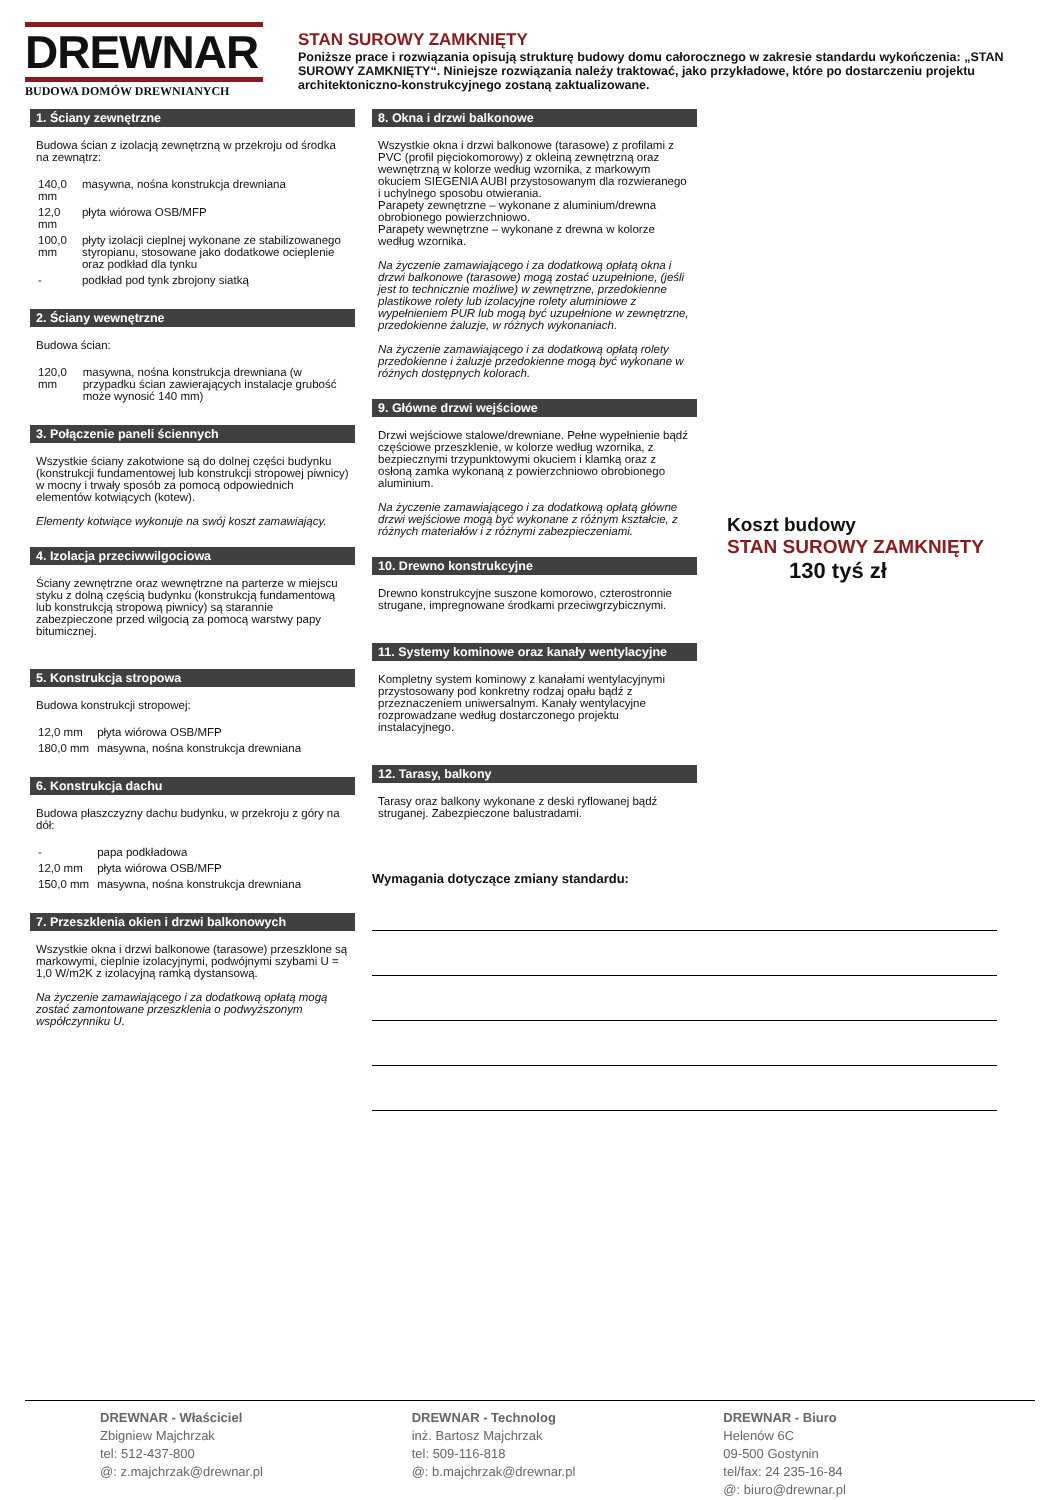DREWNAR
BUDOWA DOMÓW DREWNIANYCH
STAN SUROWY ZAMKNIĘTY
Poniższe prace i rozwiązania opisują strukturę budowy domu całorocznego w zakresie standardu wykończenia: „STAN SUROWY ZAMKNIĘTY“. Niniejsze rozwiązania należy traktować, jako przykładowe, które po dostarczeniu projektu architektoniczno-konstrukcyjnego zostaną zaktualizowane.
1. Ściany zewnętrzne
Budowa ścian z izolacją zewnętrzną w przekroju od środka na zewnątrz:
| 140,0 mm | masywna, nośna konstrukcja drewniana |
| 12,0 mm | płyta wiórowa OSB/MFP |
| 100,0 mm | płyty izolacji cieplnej wykonane ze stabilizowanego styropianu, stosowane jako dodatkowe ocieplenie oraz podkład dla tynku |
| - | podkład pod tynk zbrojony siatką |
2. Ściany wewnętrzne
Budowa ścian:
| 120,0 mm | masywna, nośna konstrukcja drewniana (w przypadku ścian zawierających instalacje grubość może wynosić 140 mm) |
3. Połączenie paneli ściennych
Wszystkie ściany zakotwione są do dolnej części budynku
(konstrukcji fundamentowej lub konstrukcji stropowej piwnicy) w mocny i trwały sposób za pomocą odpowiednich elementów kotwiących (kotew).
Elementy kotwiące wykonuje na swój koszt zamawiający.
4. Izolacja przeciwwilgociowa
Ściany zewnętrzne oraz wewnętrzne na parterze w miejscu styku z dolną częścią budynku (konstrukcją fundamentową lub konstrukcją stropową piwnicy) są starannie zabezpieczone przed wilgocią za pomocą warstwy papy bitumicznej.
5. Konstrukcja stropowa
Budowa konstrukcji stropowej:
| 12,0 mm | płyta wiórowa OSB/MFP |
| 180,0 mm | masywna, nośna konstrukcja drewniana |
6. Konstrukcja dachu
Budowa płaszczyzny dachu budynku, w przekroju z góry na dół:
| - | papa podkładowa |
| 12,0 mm | płyta wiórowa OSB/MFP |
| 150,0 mm | masywna, nośna konstrukcja drewniana |
7. Przeszklenia okien i drzwi balkonowych
Wszystkie okna i drzwi balkonowe (tarasowe) przeszklone są markowymi, cieplnie izolacyjnymi, podwójnymi szybami U = 1,0 W/m2K z izolacyjną ramką dystansową.
Na życzenie zamawiającego i za dodatkową opłatą mogą zostać zamontowane przeszklenia o podwyższonym współczynniku U.
8. Okna i drzwi balkonowe
Wszystkie okna i drzwi balkonowe (tarasowe) z profilami z PVC (profil pięciokomorowy) z okleiną zewnętrzną oraz wewnętrzną w kolorze według wzornika, z markowym okuciem SIEGENIA AUBI przystosowanym dla rozwieranego i uchylnego sposobu otwierania.
Parapety zewnętrzne – wykonane z aluminium/drewna obrobionego powierzchniowo.
Parapety wewnętrzne – wykonane z drewna w kolorze według wzornika.
Na życzenie zamawiającego i za dodatkową opłatą okna i drzwi balkonowe (tarasowe) mogą zostać uzupełnione, (jeśli jest to technicznie możliwe) w zewnętrzne, przedokienne plastikowe rolety lub izolacyjne rolety aluminiowe z wypełnieniem PUR lub mogą być uzupełnione w zewnętrzne, przedokienne żaluzje, w różnych wykonaniach.
Na życzenie zamawiającego i za dodatkową opłatą rolety przedokienne i żaluzje przedokienne mogą być wykonane w różnych dostępnych kolorach.
9. Główne drzwi wejściowe
Drzwi wejściowe stalowe/drewniane. Pełne wypełnienie bądź częściowe przeszklenie, w kolorze według wzornika, z bezpiecznymi trzypunktowymi okuciem i klamką oraz z osłoną zamka wykonaną z powierzchniowo obrobionego aluminium.
Na życzenie zamawiającego i za dodatkową opłatą główne drzwi wejściowe mogą być wykonane z różnym kształcie, z różnych materiałów i z różnymi zabezpieczeniami.
10. Drewno konstrukcyjne
Drewno konstrukcyjne suszone komorowo, czterostronnie strugane, impregnowane środkami przeciwgrzybicznymi.
11. Systemy kominowe oraz kanały wentylacyjne
Kompletny system kominowy z kanałami wentylacyjnymi przystosowany pod konkretny rodzaj opału bądź z przeznaczeniem uniwersalnym. Kanały wentylacyjne rozprowadzane według dostarczonego projektu instalacyjnego.
12. Tarasy, balkony
Tarasy oraz balkony wykonane z deski ryflowanej bądź struganej. Zabezpieczone balustradami.
Wymagania dotyczące zmiany standardu:
Koszt budowy
STAN SUROWY ZAMKNIĘTY
130 tyś zł
DREWNAR - Właściciel
Zbigniew Majchrzak
tel: 512-437-800
@: z.majchrzak@drewnar.pl
DREWNAR - Technolog
inż. Bartosz Majchrzak
tel: 509-116-818
@: b.majchrzak@drewnar.pl
DREWNAR - Biuro
Helenów 6C
09-500 Gostynin
tel/fax: 24 235-16-84
@: biuro@drewnar.pl